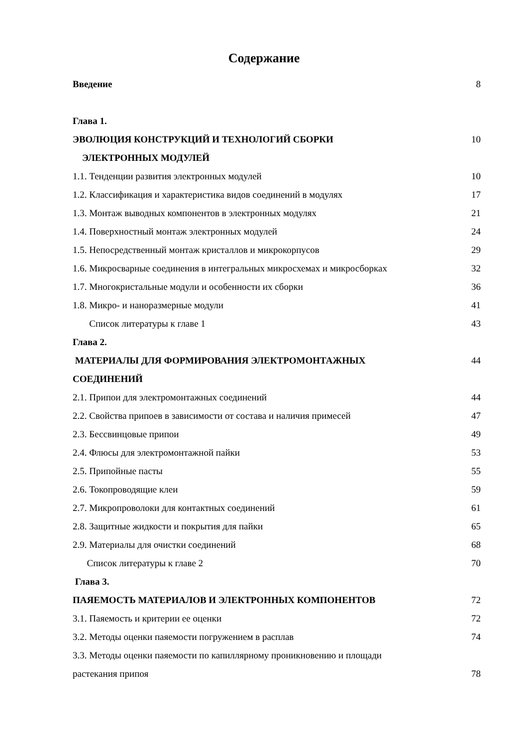Содержание
Введение 8
Глава 1.
ЭВОЛЮЦИЯ КОНСТРУКЦИЙ И ТЕХНОЛОГИЙ СБОРКИ 10
ЭЛЕКТРОННЫХ МОДУЛЕЙ
1.1. Тенденции развития электронных модулей 10
1.2. Классификация и характеристика видов соединений в модулях 17
1.3. Монтаж выводных компонентов в электронных модулях 21
1.4. Поверхностный монтаж электронных модулей 24
1.5. Непосредственный монтаж кристаллов и микрокорпусов 29
1.6. Микросварные соединения в интегральных микросхемах и микросборках 32
1.7. Многокристальные модули и особенности их сборки 36
1.8. Микро- и наноразмерные модули 41
Список литературы к главе 1 43
Глава 2.
МАТЕРИАЛЫ ДЛЯ ФОРМИРОВАНИЯ ЭЛЕКТРОМОНТАЖНЫХ 44
СОЕДИНЕНИЙ
2.1. Припои для электромонтажных соединений 44
2.2. Свойства припоев в зависимости от состава и наличия примесей 47
2.3. Бессвинцовые припои 49
2.4. Флюсы для электромонтажной пайки 53
2.5. Припойные пасты 55
2.6. Токопроводящие клеи 59
2.7. Микропроволоки для контактных соединений 61
2.8. Защитные жидкости и покрытия для пайки 65
2.9. Материалы для очистки соединений 68
Список литературы к главе 2 70
Глава 3.
ПАЯЕМОСТЬ МАТЕРИАЛОВ И ЭЛЕКТРОННЫХ КОМПОНЕНТОВ 72
3.1. Паяемость и критерии ее оценки 72
3.2. Методы оценки паяемости погружением в расплав 74
3.3. Методы оценки паяемости по капиллярному проникновению и площади
растекания припоя 78